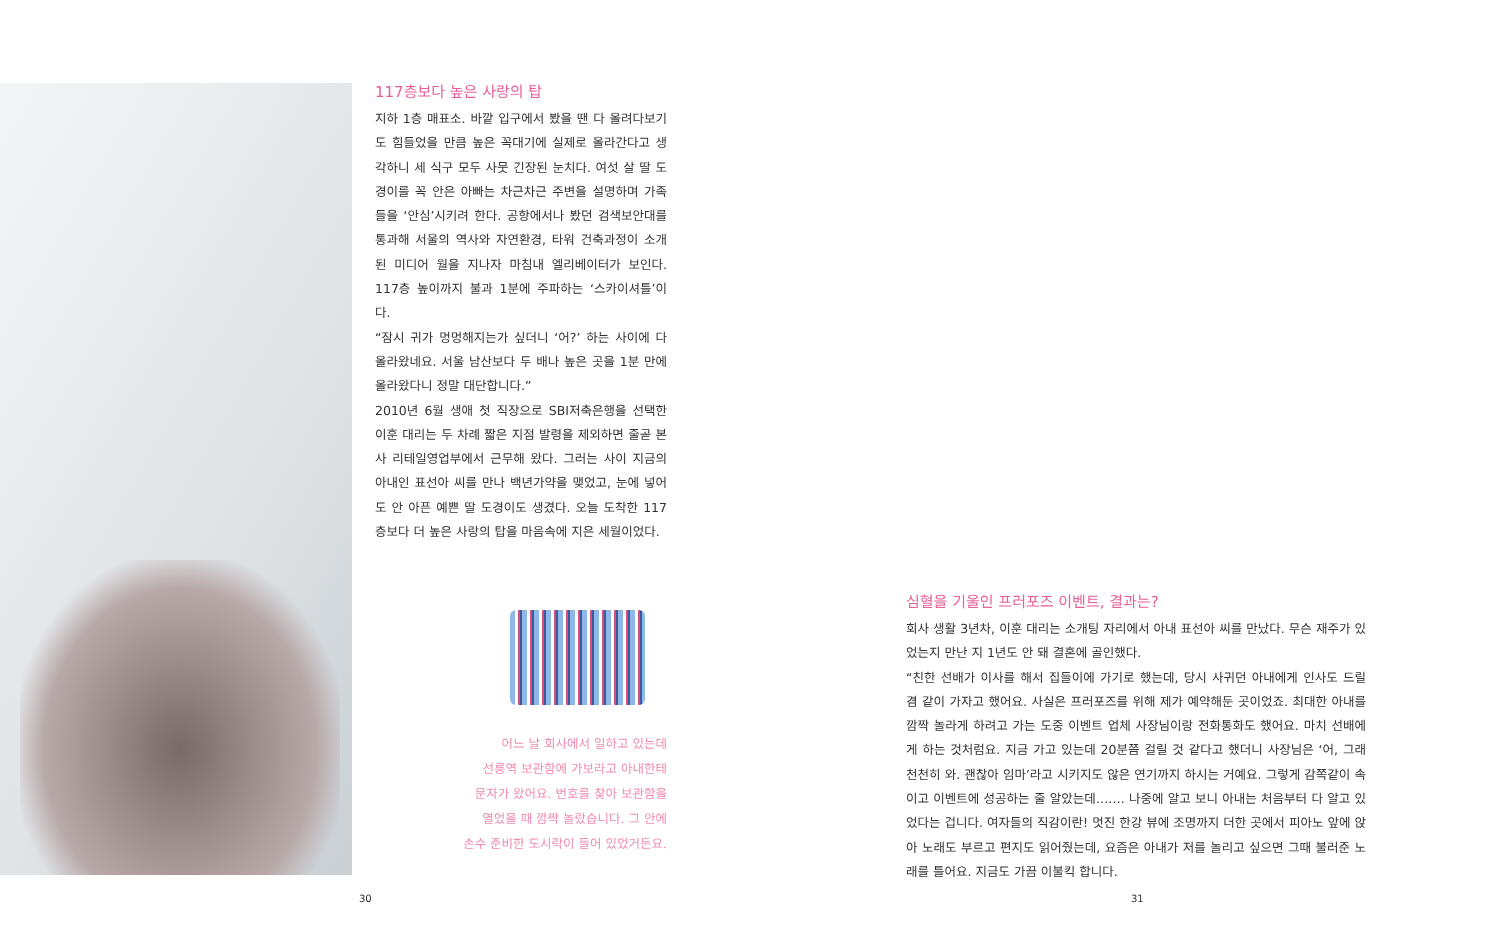117층보다 높은 사랑의 탑
지하 1층 매표소. 바깥 입구에서 봤을 땐 다 올려다보기도 힘들었을 만큼 높은 꼭대기에 실제로 올라간다고 생각하니 세 식구 모두 사뭇 긴장된 눈치다. 여섯 살 딸 도경이를 꼭 안은 아빠는 차근차근 주변을 설명하며 가족들을 ‘안심’시키려 한다. 공항에서나 봤던 검색보안대를 통과해 서울의 역사와 자연환경, 타워 건축과정이 소개된 미디어 월을 지나자 마침내 엘리베이터가 보인다. 117층 높이까지 불과 1분에 주파하는 ‘스카이셔틀’이다.
“잠시 귀가 멍멍해지는가 싶더니 ‘어?’ 하는 사이에 다 올라왔네요. 서울 남산보다 두 배나 높은 곳을 1분 만에 올라왔다니 정말 대단합니다.”
2010년 6월 생애 첫 직장으로 SBI저축은행을 선택한 이훈 대리는 두 차례 짧은 지점 발령을 제외하면 줄곧 본사 리테일영업부에서 근무해 왔다. 그러는 사이 지금의 아내인 표선아 씨를 만나 백년가약을 맺었고, 눈에 넣어도 안 아픈 예쁜 딸 도경이도 생겼다. 오늘 도착한 117층보다 더 높은 사랑의 탑을 마음속에 지은 세월이었다.
어느 날 회사에서 일하고 있는데
선릉역 보관함에 가보라고 아내한테
문자가 왔어요. 번호를 찾아 보관함을
열었을 때 깜짝 놀랐습니다. 그 안에
손수 준비한 도시락이 들어 있었거든요.
심혈을 기울인 프러포즈 이벤트, 결과는?
회사 생활 3년차, 이훈 대리는 소개팅 자리에서 아내 표선아 씨를 만났다. 무슨 재주가 있었는지 만난 지 1년도 안 돼 결혼에 골인했다.
“친한 선배가 이사를 해서 집들이에 가기로 했는데, 당시 사귀던 아내에게 인사도 드릴 겸 같이 가자고 했어요. 사실은 프러포즈를 위해 제가 예약해둔 곳이었죠. 최대한 아내를 깜짝 놀라게 하려고 가는 도중 이벤트 업체 사장님이랑 전화통화도 했어요. 마치 선배에게 하는 것처럼요. 지금 가고 있는데 20분쯤 걸릴 것 같다고 했더니 사장님은 ‘어, 그래 천천히 와. 괜찮아 임마’라고 시키지도 않은 연기까지 하시는 거예요. 그렇게 감쪽같이 속이고 이벤트에 성공하는 줄 알았는데……. 나중에 알고 보니 아내는 처음부터 다 알고 있었다는 겁니다. 여자들의 직감이란! 멋진 한강 뷰에 조명까지 더한 곳에서 피아노 앞에 앉아 노래도 부르고 편지도 읽어줬는데, 요즘은 아내가 저를 놀리고 싶으면 그때 불러준 노래를 틀어요. 지금도 가끔 이불킥 합니다.
30 31